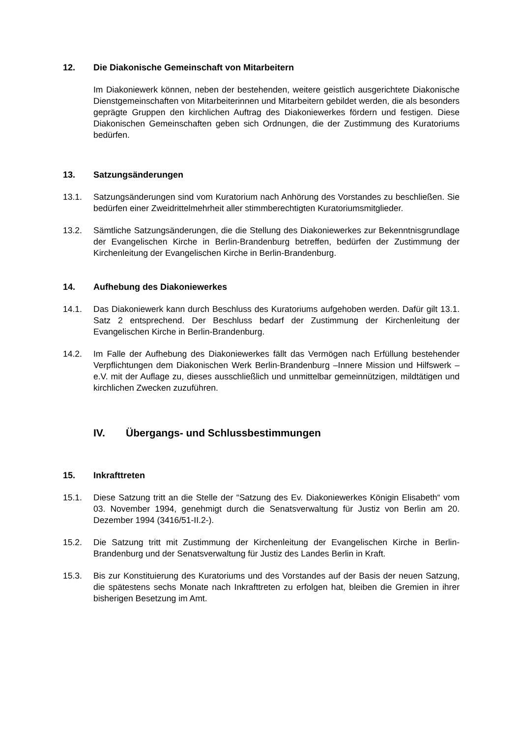12. Die Diakonische Gemeinschaft von Mitarbeitern
Im Diakoniewerk können, neben der bestehenden, weitere geistlich ausgerichtete Diakonische Dienstgemeinschaften von Mitarbeiterinnen und Mitarbeitern gebildet werden, die als besonders geprägte Gruppen den kirchlichen Auftrag des Diakoniewerkes fördern und festigen. Diese Diakonischen Gemeinschaften geben sich Ordnungen, die der Zustimmung des Kuratoriums bedürfen.
13. Satzungsänderungen
13.1. Satzungsänderungen sind vom Kuratorium nach Anhörung des Vorstandes zu beschließen. Sie bedürfen einer Zweidrittelmehrheit aller stimmberechtigten Kuratoriumsmitglieder.
13.2. Sämtliche Satzungsänderungen, die die Stellung des Diakoniewerkes zur Bekenntnisgrundlage der Evangelischen Kirche in Berlin-Brandenburg betreffen, bedürfen der Zustimmung der Kirchenleitung der Evangelischen Kirche in Berlin-Brandenburg.
14. Aufhebung des Diakoniewerkes
14.1. Das Diakoniewerk kann durch Beschluss des Kuratoriums aufgehoben werden. Dafür gilt 13.1. Satz 2 entsprechend. Der Beschluss bedarf der Zustimmung der Kirchenleitung der Evangelischen Kirche in Berlin-Brandenburg.
14.2. Im Falle der Aufhebung des Diakoniewerkes fällt das Vermögen nach Erfüllung bestehender Verpflichtungen dem Diakonischen Werk Berlin-Brandenburg –Innere Mission und Hilfswerk – e.V. mit der Auflage zu, dieses ausschließlich und unmittelbar gemeinnützigen, mildtätigen und kirchlichen Zwecken zuzuführen.
IV. Übergangs- und Schlussbestimmungen
15. Inkrafttreten
15.1. Diese Satzung tritt an die Stelle der “Satzung des Ev. Diakoniewerkes Königin Elisabeth“ vom 03. November 1994, genehmigt durch die Senatsverwaltung für Justiz von Berlin am 20. Dezember 1994 (3416/51-II.2-).
15.2. Die Satzung tritt mit Zustimmung der Kirchenleitung der Evangelischen Kirche in Berlin-Brandenburg und der Senatsverwaltung für Justiz des Landes Berlin in Kraft.
15.3. Bis zur Konstituierung des Kuratoriums und des Vorstandes auf der Basis der neuen Satzung, die spätestens sechs Monate nach Inkrafttreten zu erfolgen hat, bleiben die Gremien in ihrer bisherigen Besetzung im Amt.